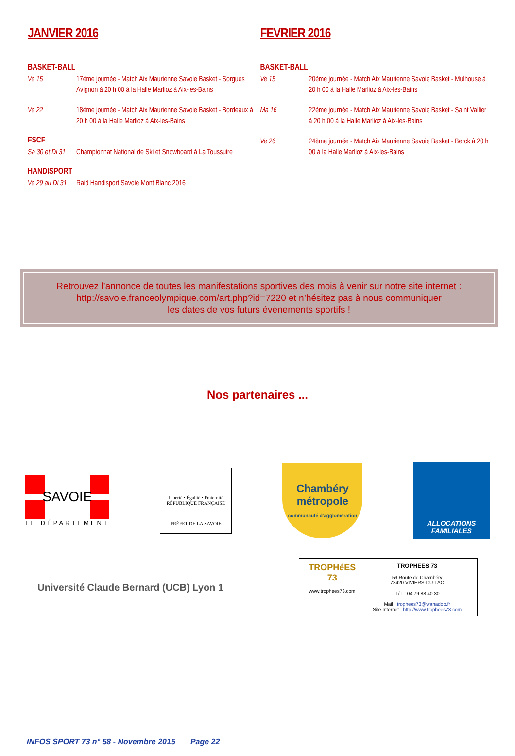JANVIER 2016
BASKET-BALL
Ve 15 17ème journée - Match Aix Maurienne Savoie Basket - Sorgues Avignon à 20 h 00 à la Halle Marlioz à Aix-les-Bains
Ve 22 18ème journée - Match Aix Maurienne Savoie Basket - Bordeaux à 20 h 00 à la Halle Marlioz à Aix-les-Bains
FSCF
Sa 30 et Di 31 Championnat National de Ski et Snowboard à La Toussuire
HANDISPORT
Ve 29 au Di 31 Raid Handisport Savoie Mont Blanc 2016
FEVRIER 2016
BASKET-BALL
Ve 15 20ème journée - Match Aix Maurienne Savoie Basket - Mulhouse à 20 h 00 à la Halle Marlioz à Aix-les-Bains
Ma 16 22ème journée - Match Aix Maurienne Savoie Basket - Saint Vallier à 20 h 00 à la Halle Marlioz à Aix-les-Bains
Ve 26 24ème journée - Match Aix Maurienne Savoie Basket - Berck à 20 h 00 à la Halle Marlioz à Aix-les-Bains
Retrouvez l’annonce de toutes les manifestations sportives des mois à venir sur notre site internet :
http://savoie.franceolympique.com/art.php?id=7220 et n’hésitez pas à nous communiquer
les dates de vos futurs évènements sportifs !
Nos partenaires ...
SAVOIE
LE DÉPARTEMENT
Liberté • Égalité • Fraternité
RÉPUBLIQUE FRANÇAISE
PRÉFET DE LA SAVOIE
Chambéry
métropole
communauté d'agglomération
ALLOCATIONS
FAMILIALES
Université Claude Bernard (UCB) Lyon 1
TROPHéES
73
www.trophees73.com
TROPHEES 73
59 Route de Chambéry
73420 VIVIERS-DU-LAC
Tél. : 04 79 88 40 30
Mail : trophees73@wanadoo.fr
Site Internet : http://www.trophees73.com
INFOS SPORT 73 n° 58 - Novembre 2015 Page 22